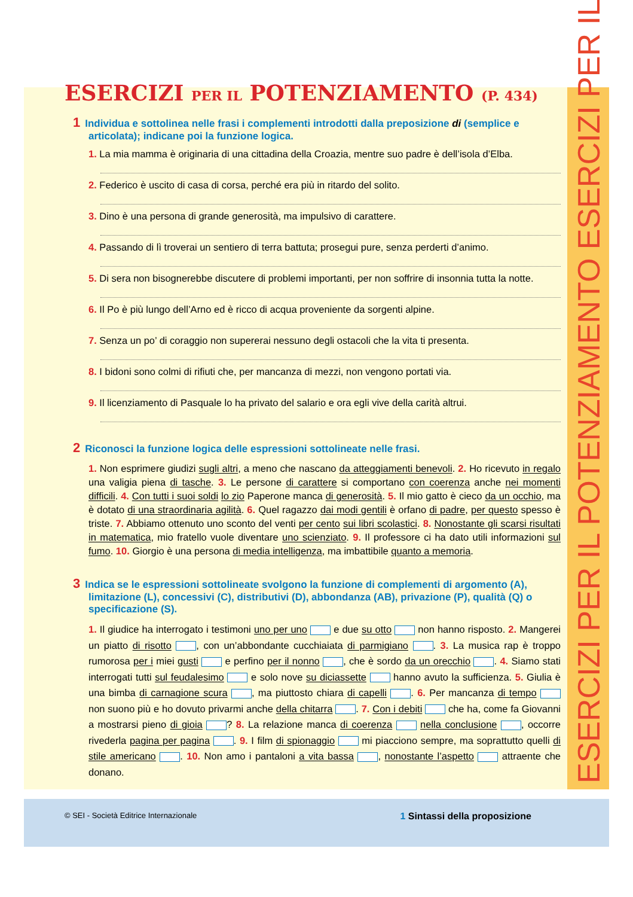ESERCIZI PER IL POTENZIAMENTO ESERCIZI PER IL
ESERCIZI PER IL POTENZIAMENTO (P. 434)
1 Individua e sottolinea nelle frasi i complementi introdotti dalla preposizione di (semplice e articolata); indicane poi la funzione logica.
1. La mia mamma è originaria di una cittadina della Croazia, mentre suo padre è dell’isola d’Elba.
2. Federico è uscito di casa di corsa, perché era più in ritardo del solito.
3. Dino è una persona di grande generosità, ma impulsivo di carattere.
4. Passando di lì troverai un sentiero di terra battuta; prosegui pure, senza perderti d’animo.
5. Di sera non bisognerebbe discutere di problemi importanti, per non soffrire di insonnia tutta la notte.
6. Il Po è più lungo dell’Arno ed è ricco di acqua proveniente da sorgenti alpine.
7. Senza un po’ di coraggio non supererai nessuno degli ostacoli che la vita ti presenta.
8. I bidoni sono colmi di rifiuti che, per mancanza di mezzi, non vengono portati via.
9. Il licenziamento di Pasquale lo ha privato del salario e ora egli vive della carità altrui.
2 Riconosci la funzione logica delle espressioni sottolineate nelle frasi.
1. Non esprimere giudizi sugli altri, a meno che nascano da atteggiamenti benevoli. 2. Ho ricevuto in regalo una valigia piena di tasche. 3. Le persone di carattere si comportano con coerenza anche nei momenti difficili. 4. Con tutti i suoi soldi lo zio Paperone manca di generosità. 5. Il mio gatto è cieco da un occhio, ma è dotato di una straordinaria agilità. 6. Quel ragazzo dai modi gentili è orfano di padre, per questo spesso è triste. 7. Abbiamo ottenuto uno sconto del venti per cento sui libri scolastici. 8. Nonostante gli scarsi risultati in matematica, mio fratello vuole diventare uno scienziato. 9. Il professore ci ha dato utili informazioni sul fumo. 10. Giorgio è una persona di media intelligenza, ma imbattibile quanto a memoria.
3 Indica se le espressioni sottolineate svolgono la funzione di complementi di argomento (A), limitazione (L), concessivi (C), distributivi (D), abbondanza (AB), privazione (P), qualità (Q) o specificazione (S).
1. Il giudice ha interrogato i testimoni uno per uno e due su otto non hanno risposto. 2. Mangerei un piatto di risotto , con un’abbondante cucchiaiata di parmigiano . 3. La musica rap è troppo rumorosa per i miei gusti e perfino per il nonno , che è sordo da un orecchio . 4. Siamo stati interrogati tutti sul feudalesimo e solo nove su diciassette hanno avuto la sufficienza. 5. Giulia è una bimba di carnagione scura , ma piuttosto chiara di capelli . 6. Per mancanza di tempo non suono più e ho dovuto privarmi anche della chitarra . 7. Con i debiti che ha, come fa Giovanni a mostrarsi pieno di gioia ? 8. La relazione manca di coerenza nella conclusione , occorre rivederla pagina per pagina . 9. I film di spionaggio mi piacciono sempre, ma soprattutto quelli di stile americano . 10. Non amo i pantaloni a vita bassa , nonostante l’aspetto attraente che donano.
© SEI - Società Editrice Internazionale 1 Sintassi della proposizione